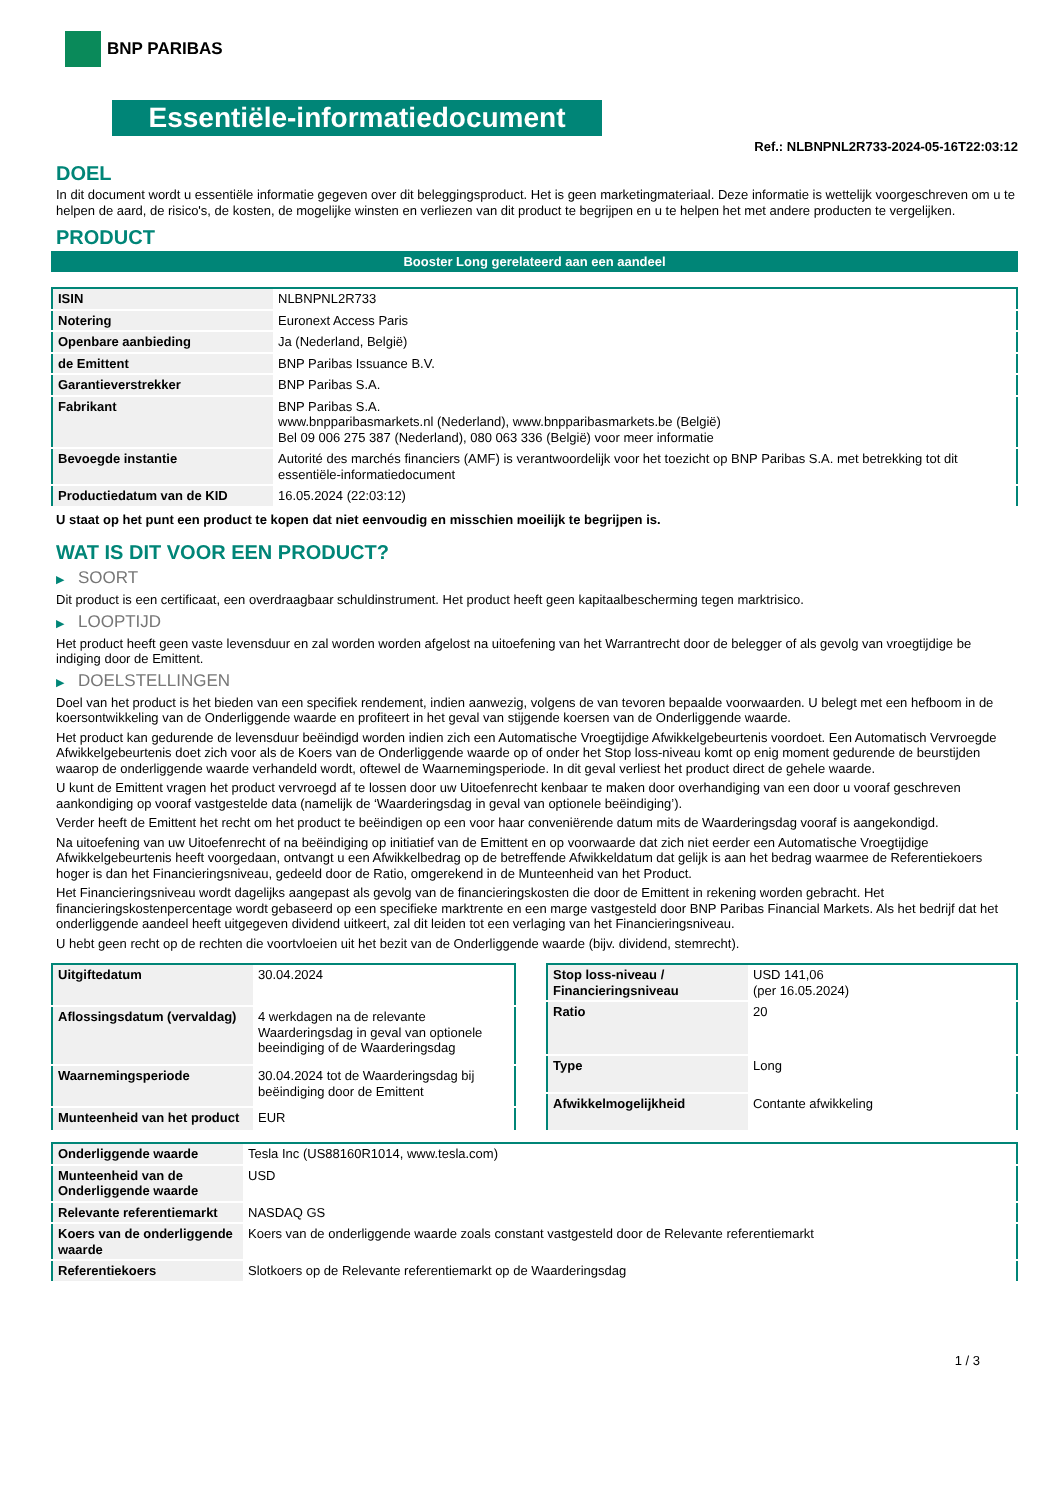BNP PARIBAS
Essentiële-informatiedocument
Ref.: NLBNPNL2R733-2024-05-16T22:03:12
DOEL
In dit document wordt u essentiële informatie gegeven over dit beleggingsproduct. Het is geen marketingmateriaal. Deze informatie is wettelijk voorgeschreven om u te helpen de aard, de risico's, de kosten, de mogelijke winsten en verliezen van dit product te begrijpen en u te helpen het met andere producten te vergelijken.
PRODUCT
Booster Long gerelateerd aan een aandeel
| ISIN | NLBNPNL2R733 |
| Notering | Euronext Access Paris |
| Openbare aanbieding | Ja (Nederland, België) |
| de Emittent | BNP Paribas Issuance B.V. |
| Garantieverstrekker | BNP Paribas S.A. |
| Fabrikant | BNP Paribas S.A. www.bnpparibasmarkets.nl (Nederland), www.bnpparibasmarkets.be (België) Bel 09 006 275 387 (Nederland), 080 063 336 (België) voor meer informatie |
| Bevoegde instantie | Autorité des marchés financiers (AMF) is verantwoordelijk voor het toezicht op BNP Paribas S.A. met betrekking tot dit essentiële-informatiedocument |
| Productiedatum van de KID | 16.05.2024 (22:03:12) |
U staat op het punt een product te kopen dat niet eenvoudig en misschien moeilijk te begrijpen is.
WAT IS DIT VOOR EEN PRODUCT?
▶ SOORT
Dit product is een certificaat, een overdraagbaar schuldinstrument. Het product heeft geen kapitaalbescherming tegen marktrisico.
▶ LOOPTIJD
Het product heeft geen vaste levensduur en zal worden worden afgelost na uitoefening van het Warrantrecht door de belegger of als gevolg van vroegtijdige be indiging door de Emittent.
▶ DOELSTELLINGEN
Doel van het product is het bieden van een specifiek rendement, indien aanwezig, volgens de van tevoren bepaalde voorwaarden. U belegt met een hefboom in de koersontwikkeling van de Onderliggende waarde en profiteert in het geval van stijgende koersen van de Onderliggende waarde.
Het product kan gedurende de levensduur beëindigd worden indien zich een Automatische Vroegtijdige Afwikkelgebeurtenis voordoet. Een Automatisch Vervroegde Afwikkelgebeurtenis doet zich voor als de Koers van de Onderliggende waarde op of onder het Stop loss-niveau komt op enig moment gedurende de beurstijden waarop de onderliggende waarde verhandeld wordt, oftewel de Waarnemingsperiode. In dit geval verliest het product direct de gehele waarde.
U kunt de Emittent vragen het product vervroegd af te lossen door uw Uitoefenrecht kenbaar te maken door overhandiging van een door u vooraf geschreven aankondiging op vooraf vastgestelde data (namelijk de ‘Waarderingsdag in geval van optionele beëindiging’).
Verder heeft de Emittent het recht om het product te beëindigen op een voor haar conveniërende datum mits de Waarderingsdag vooraf is aangekondigd.
Na uitoefening van uw Uitoefenrecht of na beëindiging op initiatief van de Emittent en op voorwaarde dat zich niet eerder een Automatische Vroegtijdige Afwikkelgebeurtenis heeft voorgedaan, ontvangt u een Afwikkelbedrag op de betreffende Afwikkeldatum dat gelijk is aan het bedrag waarmee de Referentiekoers hoger is dan het Financieringsniveau, gedeeld door de Ratio, omgerekend in de Munteenheid van het Product.
Het Financieringsniveau wordt dagelijks aangepast als gevolg van de financieringskosten die door de Emittent in rekening worden gebracht. Het financieringskostenpercentage wordt gebaseerd op een specifieke marktrente en een marge vastgesteld door BNP Paribas Financial Markets. Als het bedrijf dat het onderliggende aandeel heeft uitgegeven dividend uitkeert, zal dit leiden tot een verlaging van het Financieringsniveau.
U hebt geen recht op de rechten die voortvloeien uit het bezit van de Onderliggende waarde (bijv. dividend, stemrecht).
| Uitgiftedatum | 30.04.2024 |
| Aflossingsdatum (vervaldag) | 4 werkdagen na de relevante Waarderingsdag in geval van optionele beeindiging of de Waarderingsdag |
| Waarnemingsperiode | 30.04.2024 tot de Waarderingsdag bij beëindiging door de Emittent |
| Munteenheid van het product | EUR |
| Stop loss-niveau / Financieringsniveau | USD 141,06 (per 16.05.2024) |
| Ratio | 20 |
| Type | Long |
| Afwikkelmogelijkheid | Contante afwikkeling |
| Onderliggende waarde | Tesla Inc (US88160R1014, www.tesla.com) |
| Munteenheid van de Onderliggende waarde | USD |
| Relevante referentiemarkt | NASDAQ GS |
| Koers van de onderliggende waarde | Koers van de onderliggende waarde zoals constant vastgesteld door de Relevante referentiemarkt |
| Referentiekoers | Slotkoers op de Relevante referentiemarkt op de Waarderingsdag |
1 / 3